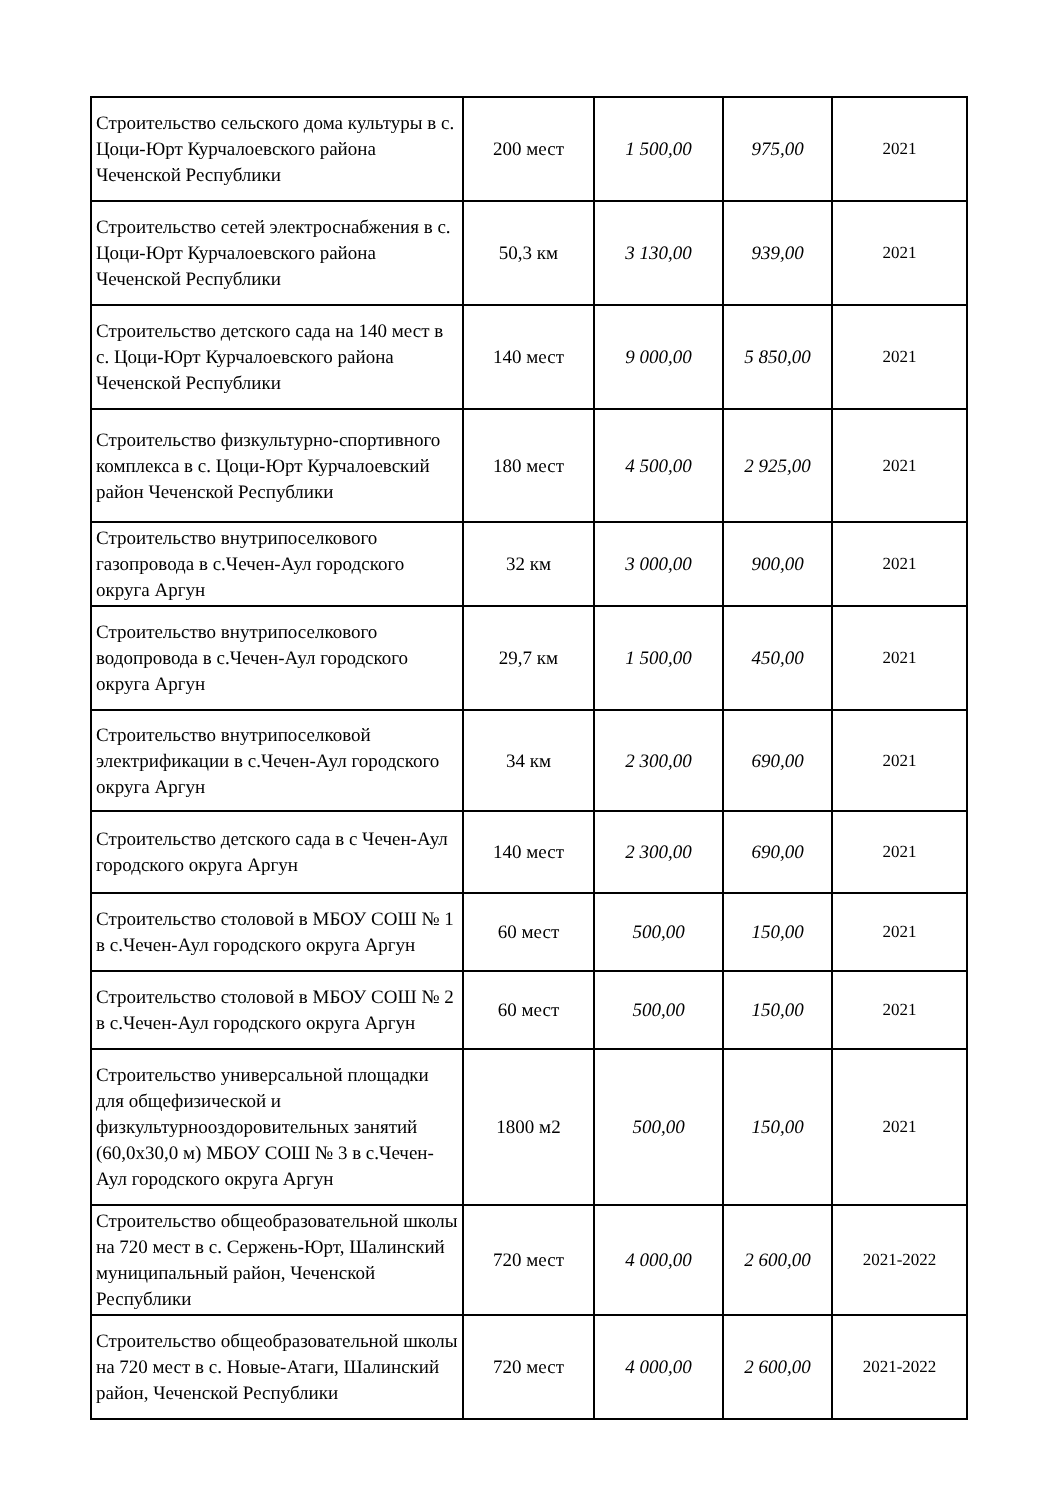| Строительство сельского дома культуры в с. Цоци-Юрт Курчалоевского района Чеченской Республики | 200 мест | 1 500,00 | 975,00 | 2021 |
| Строительство сетей электроснабжения в с. Цоци-Юрт Курчалоевского района Чеченской Республики | 50,3 км | 3 130,00 | 939,00 | 2021 |
| Строительство детского сада на 140 мест в с. Цоци-Юрт Курчалоевского района Чеченской Республики | 140 мест | 9 000,00 | 5 850,00 | 2021 |
| Строительство физкультурно-спортивного комплекса в с. Цоци-Юрт Курчалоевский район Чеченской Республики | 180 мест | 4 500,00 | 2 925,00 | 2021 |
| Строительство внутрипоселкового газопровода в с.Чечен-Аул городского округа Аргун | 32 км | 3 000,00 | 900,00 | 2021 |
| Строительство внутрипоселкового водопровода в с.Чечен-Аул городского округа Аргун | 29,7 км | 1 500,00 | 450,00 | 2021 |
| Строительство внутрипоселковой электрификации в с.Чечен-Аул городского округа Аргун | 34 км | 2 300,00 | 690,00 | 2021 |
| Строительство детского сада в с Чечен-Аул городского округа Аргун | 140 мест | 2 300,00 | 690,00 | 2021 |
| Строительство столовой в МБОУ СОШ № 1 в с.Чечен-Аул городского округа Аргун | 60 мест | 500,00 | 150,00 | 2021 |
| Строительство столовой в МБОУ СОШ № 2 в с.Чечен-Аул городского округа Аргун | 60 мест | 500,00 | 150,00 | 2021 |
| Строительство универсальной площадки для общефизической и физкультурнооздоровительных занятий (60,0х30,0 м) МБОУ СОШ № 3 в с.Чечен-Аул городского округа Аргун | 1800 м2 | 500,00 | 150,00 | 2021 |
| Строительство общеобразовательной школы на 720 мест в с. Сержень-Юрт, Шалинский муниципальный район, Чеченской Республики | 720 мест | 4 000,00 | 2 600,00 | 2021-2022 |
| Строительство общеобразовательной школы на 720 мест в с. Новые-Атаги, Шалинский район, Чеченской Республики | 720 мест | 4 000,00 | 2 600,00 | 2021-2022 |